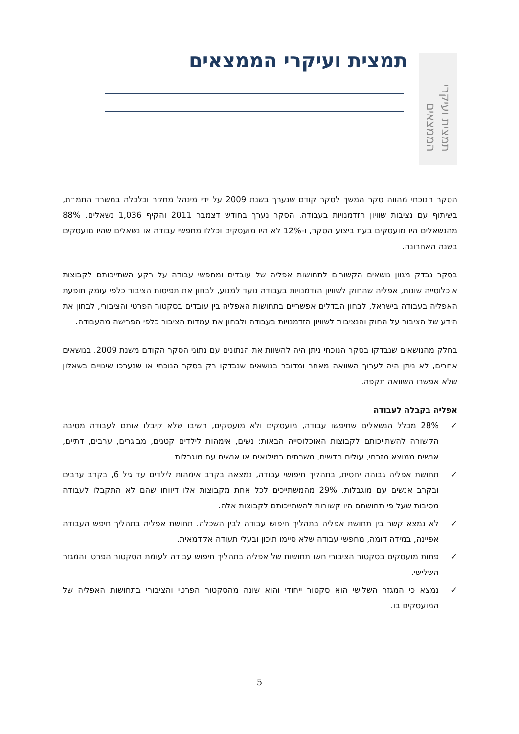תמצית ועיקרי הממצאים
תמצית ועיקרי הממצאים
הסקר הנוכחי מהווה סקר המשך לסקר קודם שנערך בשנת 2009 על ידי מינהל מחקר וכלכלה במשרד התמ״ת, בשיתוף עם נציבות שוויון הזדמנויות בעבודה. הסקר נערך בחודש דצמבר 2011 והקיף 1,036 נשאלים. 88% מהנשאלים היו מועסקים בעת ביצוע הסקר, ו-12% לא היו מועסקים וכללו מחפשי עבודה או נשאלים שהיו מועסקים בשנה האחרונה.
בסקר נבדק מגוון נושאים הקשורים לתחושות אפליה של עובדים ומחפשי עבודה על רקע השתייכותם לקבוצות אוכלוסייה שונות, אפליה שהחוק לשוויון הזדמנויות בעבודה נועד למנוע, לבחון את תפיסות הציבור כלפי עומק תופעת האפליה בעבודה בישראל, לבחון הבדלים אפשריים בתחושות האפליה בין עובדים בסקטור הפרטי והציבורי, לבחון את הידע של הציבור על החוק והנציבות לשוויון הזדמנויות בעבודה ולבחון את עמדות הציבור כלפי הפרישה מהעבודה.
בחלק מהנושאים שנבדקו בסקר הנוכחי ניתן היה להשוות את הנתונים עם נתוני הסקר הקודם משנת 2009. בנושאים אחרים, לא ניתן היה לערוך השוואה מאחר ומדובר בנושאים שנבדקו רק בסקר הנוכחי או שנערכו שינויים בשאלון שלא אפשרו השוואה תקפה.
אפליה בקבלה לעבודה
✓ 28% מכלל הנשאלים שחיפשו עבודה, מועסקים ולא מועסקים, השיבו שלא קיבלו אותם לעבודה מסיבה הקשורה להשתייכותם לקבוצות האוכלוסייה הבאות: נשים, אימהות לילדים קטנים, מבוגרים, ערבים, דתיים, אנשים ממוצא מזרחי, עולים חדשים, משרתים במילואים או אנשים עם מוגבלות.
✓ תחושת אפליה גבוהה יחסית, בתהליך חיפושי עבודה, נמצאה בקרב אימהות לילדים עד גיל 6, בקרב ערבים ובקרב אנשים עם מוגבלות. 29% מהמשתייכים לכל אחת מקבוצות אלו דיווחו שהם לא התקבלו לעבודה מסיבות שעל פי תחושתם היו קשורות להשתייכותם לקבוצות אלה.
✓ לא נמצא קשר בין תחושת אפליה בתהליך חיפוש עבודה לבין השכלה. תחושת אפליה בתהליך חיפש העבודה אפיינה, במידה דומה, מחפשי עבודה שלא סיימו תיכון ובעלי תעודה אקדמאית.
✓ פחות מועסקים בסקטור הציבורי חשו תחושות של אפליה בתהליך חיפוש עבודה לעומת הסקטור הפרטי והמגזר השלישי.
✓ נמצא כי המגזר השלישי הוא סקטור ייחודי והוא שונה מהסקטור הפרטי והציבורי בתחושות האפליה של המועסקים בו.
5